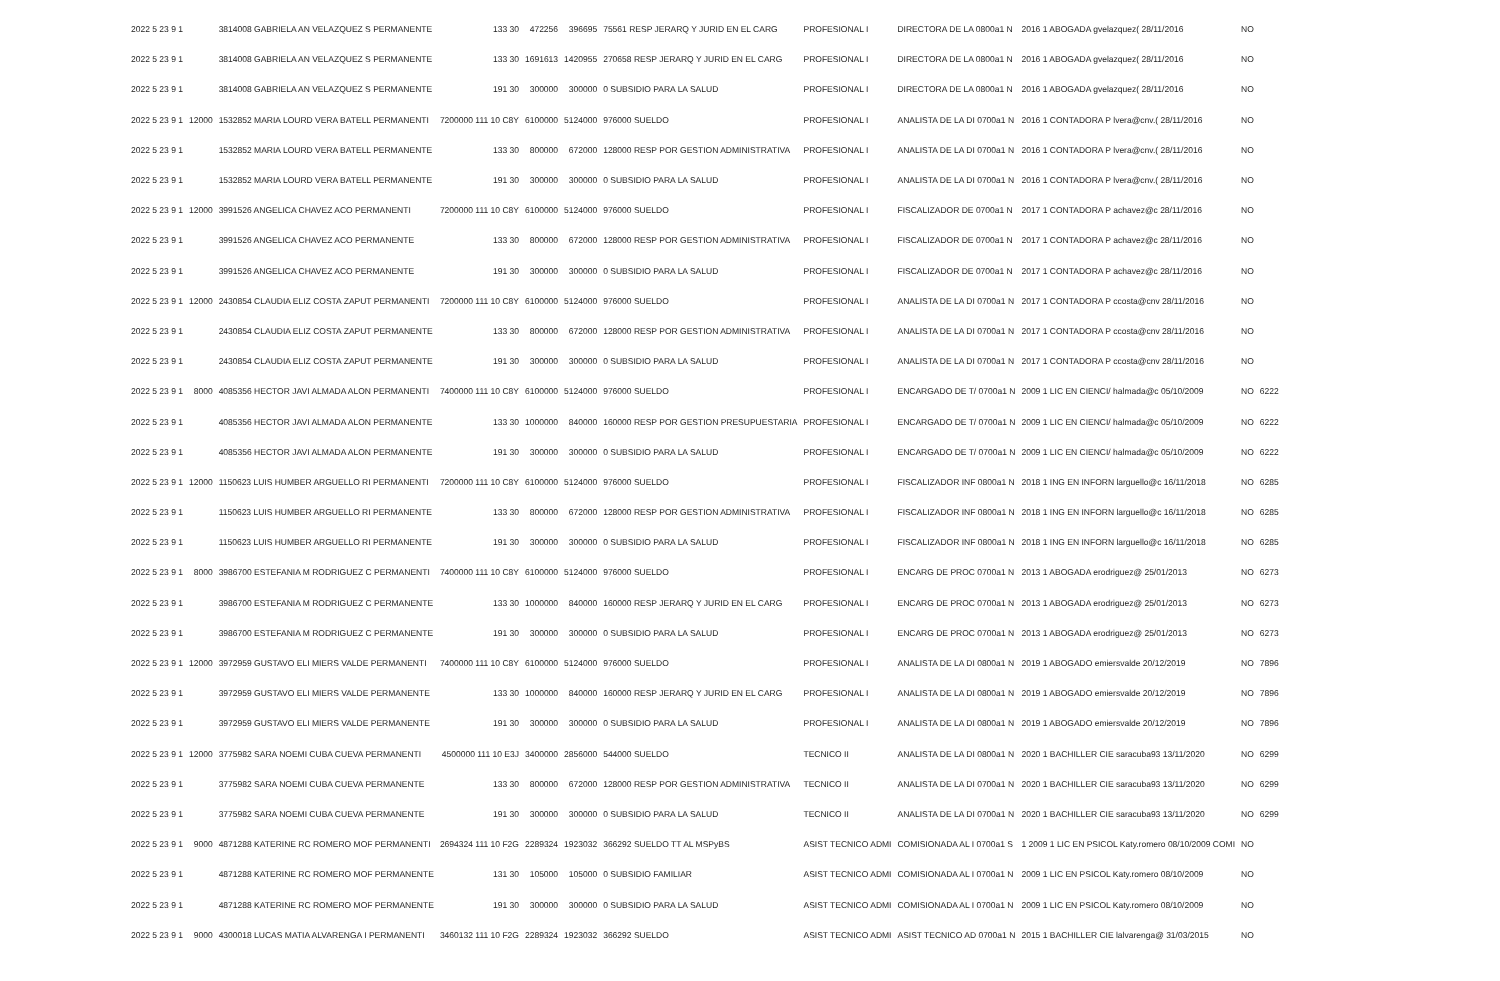| 2022 5 23 9 1 | | 3814008 GABRIELA AN VELAZQUEZ S PERMANENTE | 133 30 | 472256 | 396695 | 75561 RESP JERARQ Y JURID EN EL CARG | PROFESIONAL I | DIRECTORA DE LA 0800a1 N | 2016 1 ABOGADA gvelazquez( 28/11/2016 | NO | |
| 2022 5 23 9 1 | | 3814008 GABRIELA AN VELAZQUEZ S PERMANENTE | 133 30 | 1691613 | 1420955 | 270658 RESP JERARQ Y JURID EN EL CARG | PROFESIONAL I | DIRECTORA DE LA 0800a1 N | 2016 1 ABOGADA gvelazquez( 28/11/2016 | NO | |
| 2022 5 23 9 1 | | 3814008 GABRIELA AN VELAZQUEZ S PERMANENTE | 191 30 | 300000 | 300000 | 0 SUBSIDIO PARA LA SALUD | PROFESIONAL I | DIRECTORA DE LA 0800a1 N | 2016 1 ABOGADA gvelazquez( 28/11/2016 | NO | |
| 2022 5 23 9 1 | 12000 | 1532852 MARIA LOURD VERA BATELL PERMANENTI | 7200000 111 10 C8Y | 6100000 | 5124000 | 976000 SUELDO | PROFESIONAL I | ANALISTA DE LA DI 0700a1 N | 2016 1 CONTADORA P lvera@cnv.( 28/11/2016 | NO | |
| 2022 5 23 9 1 | | 1532852 MARIA LOURD VERA BATELL PERMANENTE | 133 30 | 800000 | 672000 | 128000 RESP POR GESTION ADMINISTRATIVA | PROFESIONAL I | ANALISTA DE LA DI 0700a1 N | 2016 1 CONTADORA P lvera@cnv.( 28/11/2016 | NO | |
| 2022 5 23 9 1 | | 1532852 MARIA LOURD VERA BATELL PERMANENTE | 191 30 | 300000 | 300000 | 0 SUBSIDIO PARA LA SALUD | PROFESIONAL I | ANALISTA DE LA DI 0700a1 N | 2016 1 CONTADORA P lvera@cnv.( 28/11/2016 | NO | |
| 2022 5 23 9 1 | 12000 | 3991526 ANGELICA CHAVEZ ACO PERMANENTI | 7200000 111 10 C8Y | 6100000 | 5124000 | 976000 SUELDO | PROFESIONAL I | FISCALIZADOR DE 0700a1 N | 2017 1 CONTADORA P achavez@c 28/11/2016 | NO | |
| 2022 5 23 9 1 | | 3991526 ANGELICA CHAVEZ ACO PERMANENTE | 133 30 | 800000 | 672000 | 128000 RESP POR GESTION ADMINISTRATIVA | PROFESIONAL I | FISCALIZADOR DE 0700a1 N | 2017 1 CONTADORA P achavez@c 28/11/2016 | NO | |
| 2022 5 23 9 1 | | 3991526 ANGELICA CHAVEZ ACO PERMANENTE | 191 30 | 300000 | 300000 | 0 SUBSIDIO PARA LA SALUD | PROFESIONAL I | FISCALIZADOR DE 0700a1 N | 2017 1 CONTADORA P achavez@c 28/11/2016 | NO | |
| 2022 5 23 9 1 | 12000 | 2430854 CLAUDIA ELIZ COSTA ZAPUT PERMANENTI | 7200000 111 10 C8Y | 6100000 | 5124000 | 976000 SUELDO | PROFESIONAL I | ANALISTA DE LA DI 0700a1 N | 2017 1 CONTADORA P ccosta@cnv 28/11/2016 | NO | |
| 2022 5 23 9 1 | | 2430854 CLAUDIA ELIZ COSTA ZAPUT PERMANENTE | 133 30 | 800000 | 672000 | 128000 RESP POR GESTION ADMINISTRATIVA | PROFESIONAL I | ANALISTA DE LA DI 0700a1 N | 2017 1 CONTADORA P ccosta@cnv 28/11/2016 | NO | |
| 2022 5 23 9 1 | | 2430854 CLAUDIA ELIZ COSTA ZAPUT PERMANENTE | 191 30 | 300000 | 300000 | 0 SUBSIDIO PARA LA SALUD | PROFESIONAL I | ANALISTA DE LA DI 0700a1 N | 2017 1 CONTADORA P ccosta@cnv 28/11/2016 | NO | |
| 2022 5 23 9 1 | 8000 | 4085356 HECTOR JAVI ALMADA ALON PERMANENTI | 7400000 111 10 C8Y | 6100000 | 5124000 | 976000 SUELDO | PROFESIONAL I | ENCARGADO DE T/ 0700a1 N | 2009 1 LIC EN CIENCI/ halmada@c 05/10/2009 | NO | 6222 |
| 2022 5 23 9 1 | | 4085356 HECTOR JAVI ALMADA ALON PERMANENTE | 133 30 | 1000000 | 840000 | 160000 RESP POR GESTION PRESUPUESTARIA | PROFESIONAL I | ENCARGADO DE T/ 0700a1 N | 2009 1 LIC EN CIENCI/ halmada@c 05/10/2009 | NO | 6222 |
| 2022 5 23 9 1 | | 4085356 HECTOR JAVI ALMADA ALON PERMANENTE | 191 30 | 300000 | 300000 | 0 SUBSIDIO PARA LA SALUD | PROFESIONAL I | ENCARGADO DE T/ 0700a1 N | 2009 1 LIC EN CIENCI/ halmada@c 05/10/2009 | NO | 6222 |
| 2022 5 23 9 1 | 12000 | 1150623 LUIS HUMBER ARGUELLO RI PERMANENTI | 7200000 111 10 C8Y | 6100000 | 5124000 | 976000 SUELDO | PROFESIONAL I | FISCALIZADOR INF 0800a1 N | 2018 1 ING EN INFORN larguello@c 16/11/2018 | NO | 6285 |
| 2022 5 23 9 1 | | 1150623 LUIS HUMBER ARGUELLO RI PERMANENTE | 133 30 | 800000 | 672000 | 128000 RESP POR GESTION ADMINISTRATIVA | PROFESIONAL I | FISCALIZADOR INF 0800a1 N | 2018 1 ING EN INFORN larguello@c 16/11/2018 | NO | 6285 |
| 2022 5 23 9 1 | | 1150623 LUIS HUMBER ARGUELLO RI PERMANENTE | 191 30 | 300000 | 300000 | 0 SUBSIDIO PARA LA SALUD | PROFESIONAL I | FISCALIZADOR INF 0800a1 N | 2018 1 ING EN INFORN larguello@c 16/11/2018 | NO | 6285 |
| 2022 5 23 9 1 | 8000 | 3986700 ESTEFANIA M RODRIGUEZ C PERMANENTI | 7400000 111 10 C8Y | 6100000 | 5124000 | 976000 SUELDO | PROFESIONAL I | ENCARG DE PROC 0700a1 N | 2013 1 ABOGADA erodriguez@ 25/01/2013 | NO | 6273 |
| 2022 5 23 9 1 | | 3986700 ESTEFANIA M RODRIGUEZ C PERMANENTE | 133 30 | 1000000 | 840000 | 160000 RESP JERARQ Y JURID EN EL CARG | PROFESIONAL I | ENCARG DE PROC 0700a1 N | 2013 1 ABOGADA erodriguez@ 25/01/2013 | NO | 6273 |
| 2022 5 23 9 1 | | 3986700 ESTEFANIA M RODRIGUEZ C PERMANENTE | 191 30 | 300000 | 300000 | 0 SUBSIDIO PARA LA SALUD | PROFESIONAL I | ENCARG DE PROC 0700a1 N | 2013 1 ABOGADA erodriguez@ 25/01/2013 | NO | 6273 |
| 2022 5 23 9 1 | 12000 | 3972959 GUSTAVO ELI MIERS VALDE PERMANENTI | 7400000 111 10 C8Y | 6100000 | 5124000 | 976000 SUELDO | PROFESIONAL I | ANALISTA DE LA DI 0800a1 N | 2019 1 ABOGADO emiersvalde 20/12/2019 | NO | 7896 |
| 2022 5 23 9 1 | | 3972959 GUSTAVO ELI MIERS VALDE PERMANENTE | 133 30 | 1000000 | 840000 | 160000 RESP JERARQ Y JURID EN EL CARG | PROFESIONAL I | ANALISTA DE LA DI 0800a1 N | 2019 1 ABOGADO emiersvalde 20/12/2019 | NO | 7896 |
| 2022 5 23 9 1 | | 3972959 GUSTAVO ELI MIERS VALDE PERMANENTE | 191 30 | 300000 | 300000 | 0 SUBSIDIO PARA LA SALUD | PROFESIONAL I | ANALISTA DE LA DI 0800a1 N | 2019 1 ABOGADO emiersvalde 20/12/2019 | NO | 7896 |
| 2022 5 23 9 1 | 12000 | 3775982 SARA NOEMI CUBA CUEVA PERMANENTI | 4500000 111 10 E3J | 3400000 | 2856000 | 544000 SUELDO | TECNICO II | ANALISTA DE LA DI 0800a1 N | 2020 1 BACHILLER CIE saracuba93 13/11/2020 | NO | 6299 |
| 2022 5 23 9 1 | | 3775982 SARA NOEMI CUBA CUEVA PERMANENTE | 133 30 | 800000 | 672000 | 128000 RESP POR GESTION ADMINISTRATIVA | TECNICO II | ANALISTA DE LA DI 0700a1 N | 2020 1 BACHILLER CIE saracuba93 13/11/2020 | NO | 6299 |
| 2022 5 23 9 1 | | 3775982 SARA NOEMI CUBA CUEVA PERMANENTE | 191 30 | 300000 | 300000 | 0 SUBSIDIO PARA LA SALUD | TECNICO II | ANALISTA DE LA DI 0700a1 N | 2020 1 BACHILLER CIE saracuba93 13/11/2020 | NO | 6299 |
| 2022 5 23 9 1 | 9000 | 4871288 KATERINE RC ROMERO MOF PERMANENTI | 2694324 111 10 F2G | 2289324 | 1923032 | 366292 SUELDO TT AL MSPyBS | ASIST TECNICO ADMI | COMISIONADA AL I 0700a1 S | 1 2009 1 LIC EN PSICOL Katy.romero 08/10/2009 COMI | NO | |
| 2022 5 23 9 1 | | 4871288 KATERINE RC ROMERO MOF PERMANENTE | 131 30 | 105000 | 105000 | 0 SUBSIDIO FAMILIAR | ASIST TECNICO ADMI | COMISIONADA AL I 0700a1 N | 2009 1 LIC EN PSICOL Katy.romero 08/10/2009 | NO | |
| 2022 5 23 9 1 | | 4871288 KATERINE RC ROMERO MOF PERMANENTE | 191 30 | 300000 | 300000 | 0 SUBSIDIO PARA LA SALUD | ASIST TECNICO ADMI | COMISIONADA AL I 0700a1 N | 2009 1 LIC EN PSICOL Katy.romero 08/10/2009 | NO | |
| 2022 5 23 9 1 | 9000 | 4300018 LUCAS MATIA ALVARENGA I PERMANENTI | 3460132 111 10 F2G | 2289324 | 1923032 | 366292 SUELDO | ASIST TECNICO ADMI | ASIST TECNICO AD 0700a1 N | 2015 1 BACHILLER CIE lalvarenga@ 31/03/2015 | NO | |